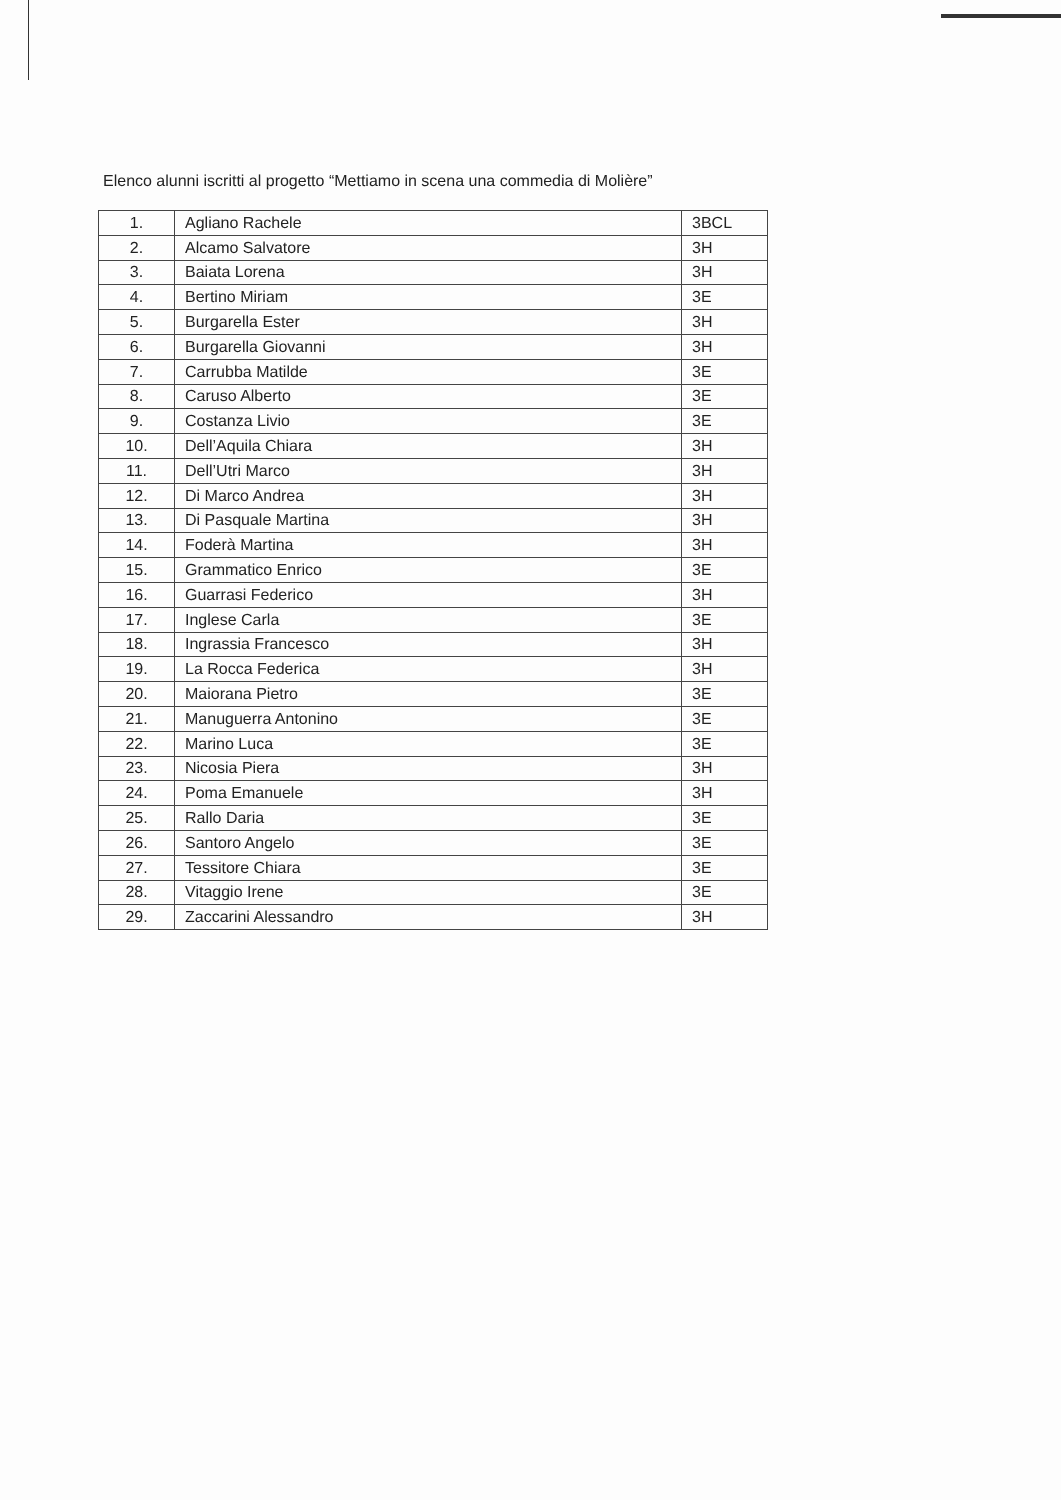Elenco alunni iscritti al progetto “Mettiamo in scena una commedia di Molière”
| 1. | Agliano Rachele | 3BCL |
| 2. | Alcamo Salvatore | 3H |
| 3. | Baiata Lorena | 3H |
| 4. | Bertino Miriam | 3E |
| 5. | Burgarella Ester | 3H |
| 6. | Burgarella Giovanni | 3H |
| 7. | Carrubba Matilde | 3E |
| 8. | Caruso Alberto | 3E |
| 9. | Costanza Livio | 3E |
| 10. | Dell’Aquila Chiara | 3H |
| 11. | Dell’Utri Marco | 3H |
| 12. | Di Marco Andrea | 3H |
| 13. | Di Pasquale Martina | 3H |
| 14. | Foderà Martina | 3H |
| 15. | Grammatico Enrico | 3E |
| 16. | Guarrasi Federico | 3H |
| 17. | Inglese Carla | 3E |
| 18. | Ingrassia Francesco | 3H |
| 19. | La Rocca Federica | 3H |
| 20. | Maiorana Pietro | 3E |
| 21. | Manuguerra Antonino | 3E |
| 22. | Marino Luca | 3E |
| 23. | Nicosia Piera | 3H |
| 24. | Poma Emanuele | 3H |
| 25. | Rallo Daria | 3E |
| 26. | Santoro Angelo | 3E |
| 27. | Tessitore Chiara | 3E |
| 28. | Vitaggio Irene | 3E |
| 29. | Zaccarini Alessandro | 3H |